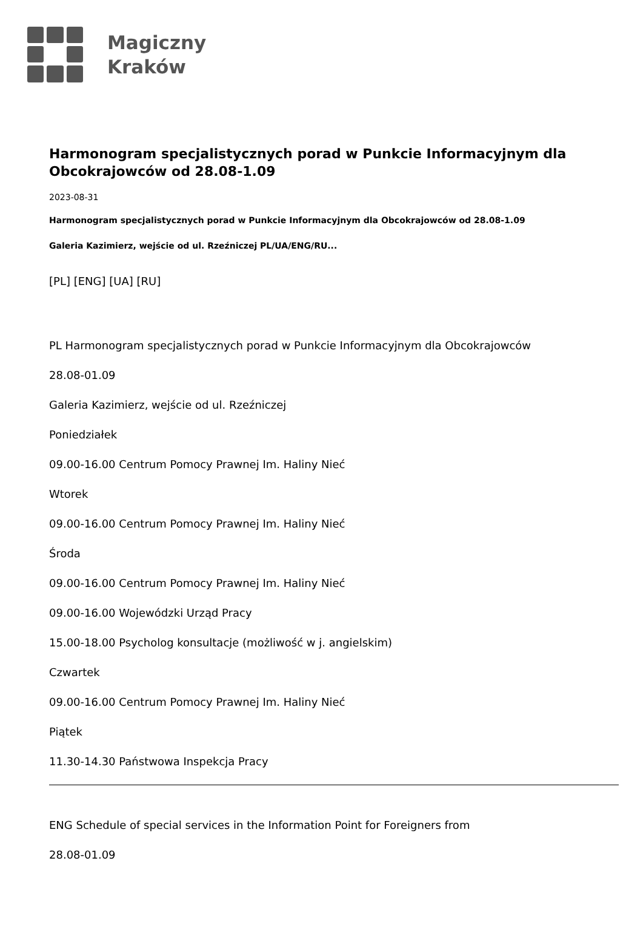Magiczny
Kraków
Harmonogram specjalistycznych porad w Punkcie Informacyjnym dla Obcokrajowców od 28.08-1.09
2023-08-31
Harmonogram specjalistycznych porad w Punkcie Informacyjnym dla Obcokrajowców od 28.08-1.09
Galeria Kazimierz, wejście od ul. Rzeźniczej PL/UA/ENG/RU...
[PL] [ENG] [UA] [RU]
PL Harmonogram specjalistycznych porad w Punkcie Informacyjnym dla Obcokrajowców
28.08-01.09
Galeria Kazimierz, wejście od ul. Rzeźniczej
Poniedziałek
09.00-16.00 Centrum Pomocy Prawnej Im. Haliny Nieć
Wtorek
09.00-16.00 Centrum Pomocy Prawnej Im. Haliny Nieć
Środa
09.00-16.00 Centrum Pomocy Prawnej Im. Haliny Nieć
09.00-16.00 Wojewódzki Urząd Pracy
15.00-18.00 Psycholog konsultacje (możliwość w j. angielskim)
Czwartek
09.00-16.00 Centrum Pomocy Prawnej Im. Haliny Nieć
Piątek
11.30-14.30 Państwowa Inspekcja Pracy
ENG Schedule of special services in the Information Point for Foreigners from
28.08-01.09